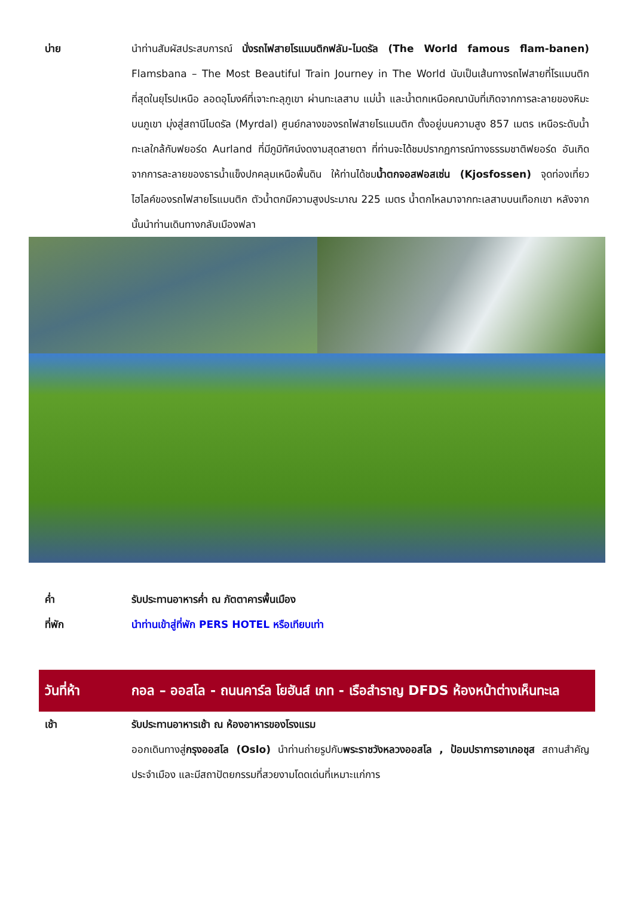บ่าย นำท่านสัมผัสประสบการณ์ นั่งรถไฟสายโรแมนติกฟลัม-ไมดรัล (The World famous flam-banen) Flamsbana – The Most Beautiful Train Journey in The World นับเป็นเส้นทางรถไฟสายที่โรแมนติกที่สุดในยุโรปเหนือ ลอดอุโมงค์ที่เจาะทะลุภูเขา ผ่านทะเลสาบ แม่น้ำ และน้ำตกเหนือคณานับที่เกิดจากการละลายของหิมะบนภูเขา มุ่งสู่สถานีไมดรัล (Myrdal) ศูนย์กลางของรถไฟสายโรแมนติก ตั้งอยู่บนความสูง 857 เมตร เหนือระดับน้ำทะเลใกล้กับฟยอร์ด Aurland ที่มีภูมิทัศน์งดงามสุดสายตา ที่ท่านจะได้ชมปรากฏการณ์ทางธรรมชาติฟยอร์ด อันเกิดจากการละลายของธารน้ำแข็งปกคลุมเหนือพื้นดิน ให้ท่านได้ชมน้ำตกจอสฟอสเซ่น (Kjosfossen) จุดท่องเที่ยวไฮไลค์ของรถไฟสายโรแมนติก ตัวน้ำตกมีความสูงประมาณ 225 เมตร น้ำตกไหลมาจากทะเลสาบบนเทือกเขา หลังจากนั้นนำท่านเดินทางกลับเมืองฟลา
ค่ำ รับประทานอาหารค่ำ ณ ภัตตาคารพื้นเมือง
ที่พัก นำท่านเข้าสู่ที่พัก PERS HOTEL หรือเทียบเท่า
วันที่ห้า กอล – ออสโล - ถนนคาร์ล โยฮันส์ เกท - เรือสำราญ DFDS ห้องหน้าต่างเห็นทะเล
เช้า รับประทานอาหารเช้า ณ ห้องอาหารของโรงแรม
ออกเดินทางสู่กรุงออสโล (Oslo) นำท่านถ่ายรูปกับพระราชวังหลวงออสโล , ป้อมปราการอาเกอชุส สถานสำคัญประจำเมือง และมีสถาปัตยกรรมที่สวยงามโดดเด่นที่เหมาะแก่การ